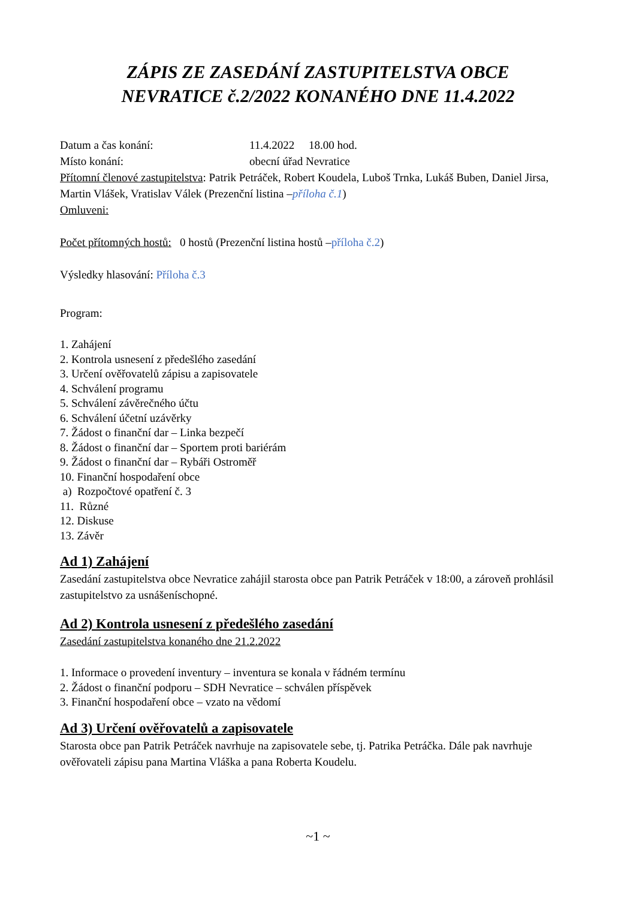ZÁPIS ZE ZASEDÁNÍ ZASTUPITELSTVA OBCE
NEVRATICE č.2/2022 KONANÉHO DNE 11.4.2022
Datum a čas konání: 11.4.2022 18.00 hod.
Místo konání: obecní úřad Nevratice
Přítomní členové zastupitelstva: Patrik Petráček, Robert Koudela, Luboš Trnka, Lukáš Buben, Daniel Jirsa, Martin Vlášek, Vratislav Válek (Prezenční listina –příloha č.1)
Omluveni:
Počet přítomných hostů: 0 hostů (Prezenční listina hostů –příloha č.2)
Výsledky hlasování: Příloha č.3
Program:
1. Zahájení
2. Kontrola usnesení z předešlého zasedání
3. Určení ověřovatelů zápisu a zapisovatele
4. Schválení programu
5. Schválení závěrečného účtu
6. Schválení účetní uzávěrky
7. Žádost o finanční dar – Linka bezpečí
8. Žádost o finanční dar – Sportem proti bariérám
9. Žádost o finanční dar – Rybáři Ostroměř
10. Finanční hospodaření obce
a) Rozpočtové opatření č. 3
11. Různé
12. Diskuse
13. Závěr
Ad 1) Zahájení
Zasedání zastupitelstva obce Nevratice zahájil starosta obce pan Patrik Petráček v 18:00, a zároveň prohlásil zastupitelstvo za usnášeníschopné.
Ad 2) Kontrola usnesení z předešlého zasedání
Zasedání zastupitelstva konaného dne 21.2.2022
1. Informace o provedení inventury – inventura se konala v řádném termínu
2. Žádost o finanční podporu – SDH Nevratice – schválen příspěvek
3. Finanční hospodaření obce – vzato na vědomí
Ad 3) Určení ověřovatelů a zapisovatele
Starosta obce pan Patrik Petráček navrhuje na zapisovatele sebe, tj. Patrika Petráčka. Dále pak navrhuje ověřovateli zápisu pana Martina Vláška a pana Roberta Koudelu.
~1 ~